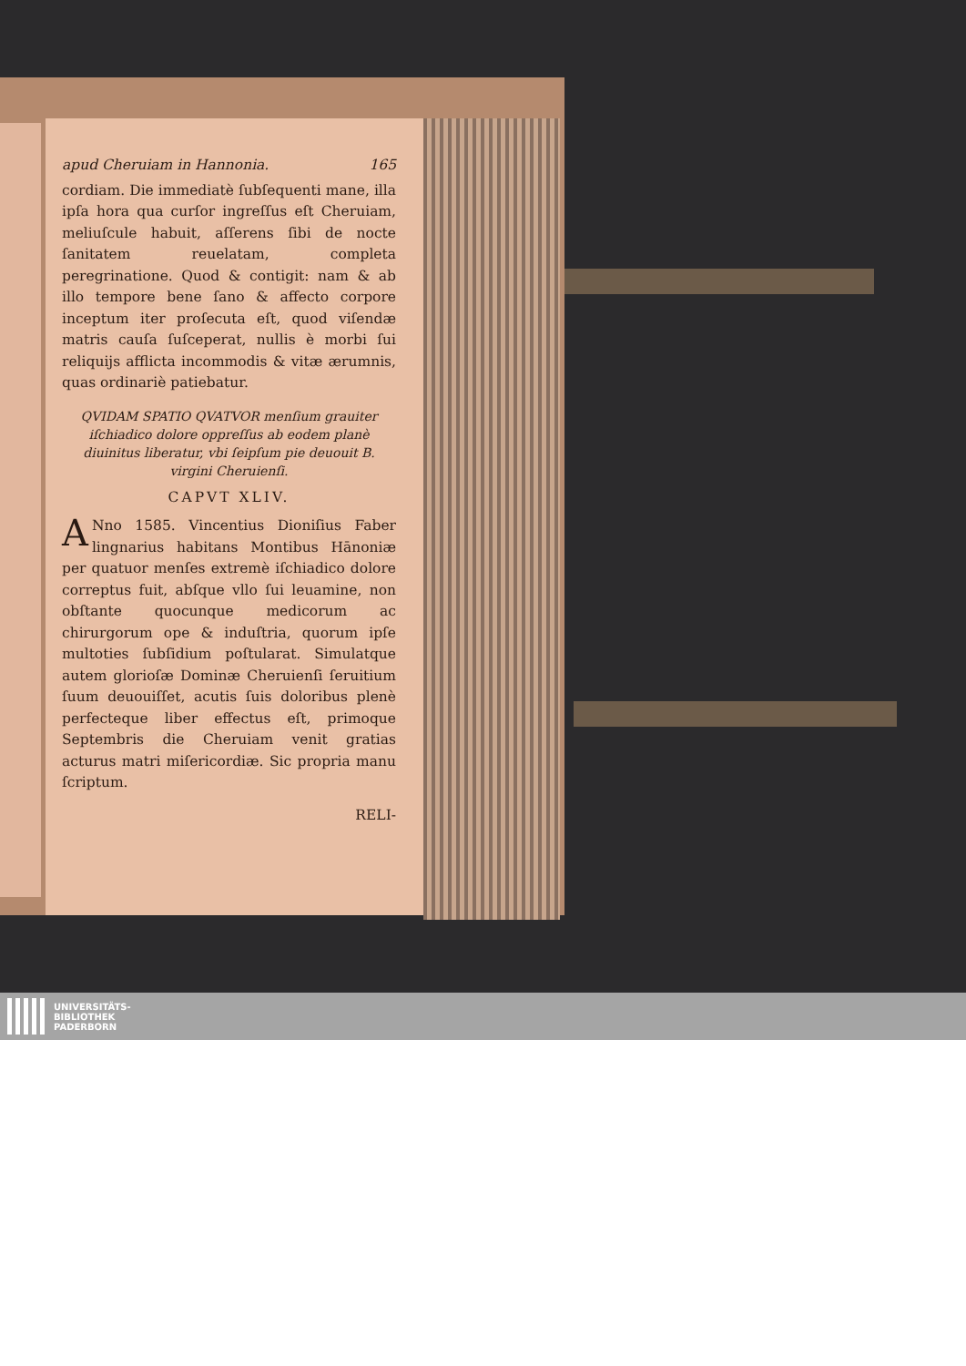apud Cheruiam in Hannonia. 165
cordiam. Die immediatè ſubſequenti mane, illa ipſa hora qua curſor ingreſſus eſt Cheruiam, meliuſcule habuit, aſſerens ſibi de nocte ſanitatem reuelatam, completa peregrinatione. Quod & contigit: nam & ab illo tempore bene ſano & affecto corpore inceptum iter proſecuta eſt, quod viſendæ matris cauſa ſuſceperat, nullis è morbi ſui reliquijs afflicta incommodis & vitæ ærumnis, quas ordinariè patiebatur.
QVIDAM SPATIO QVATVOR menſium grauiter iſchiadico dolore oppreſſus ab eodem planè diuinitus liberatur, vbi ſeipſum pie deuouit B. virgini Cheruienſi.
CAPVT XLIV.
ANno 1585. Vincentius Dioniſius Faber lingnarius habitans Montibus Hānoniæ per quatuor menſes extremè iſchiadico dolore correptus fuit, abſque vllo ſui leuamine, non obſtante quocunque medicorum ac chirurgorum ope & induſtria, quorum ipſe multoties ſubſidium poſtularat. Simulatque autem glorioſæ Dominæ Cheruienſi ſeruitium ſuum deuouiſſet, acutis ſuis doloribus plenè perfecteque liber effectus eſt, primoque Septembris die Cheruiam venit gratias acturus matri miſericordiæ. Sic propria manu ſcriptum.
RELI-
UNIVERSITÄTS-
BIBLIOTHEK
PADERBORN